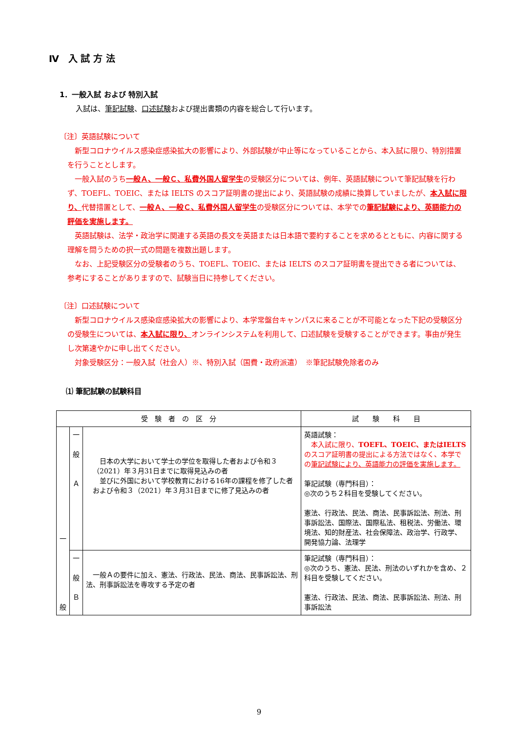Ⅳ　入 試 方 法
1．一般入試 および 特別入試
入試は、筆記試験、口述試験および提出書類の内容を総合して行います。
〔注〕英語試験について
　新型コロナウイルス感染症感染拡大の影響により、外部試験が中止等になっていることから、本入試に限り、特別措置を行うこととします。
　一般入試のうち一般Ａ、一般Ｃ、私費外国人留学生の受験区分については、例年、英語試験について筆記試験を行わず、TOEFL、TOEIC、または IELTS のスコア証明書の提出により、英語試験の成績に換算していましたが、本入試に限り、代替措置として、一般Ａ、一般Ｃ、私費外国人留学生の受験区分については、本学での筆記試験により、英語能力の評価を実施します。
　英語試験は、法学・政治学に関連する英語の長文を英語または日本語で要約することを求めるとともに、内容に関する理解を問うための択一式の問題を複数出題します。
　なお、上記受験区分の受験者のうち、TOEFL、TOEIC、または IELTS のスコア証明書を提出できる者については、参考にすることがありますので、試験当日に持参してください。
〔注〕口述試験について
　新型コロナウイルス感染症感染拡大の影響により、本学常盤台キャンパスに来ることが不可能となった下記の受験区分の受験生については、本入試に限り、オンラインシステムを利用して、口述試験を受験することができます。事由が発生し次第速やかに申し出てください。
　対象受験区分：一般入試（社会人）※、特別入試（国費・政府派遣）　※筆記試験免除者のみ
⑴ 筆記試験の試験科目
| 受 験 者 の 区 分 | | | 試 験 科 目 |
| --- | --- | --- | --- |
| 一 般 | 一 般 Ａ | 日本の大学において学士の学位を取得した者および令和３（2021）年３月31日までに取得見込みの者 並びに外国において学校教育における16年の課程を修了した者および令和３（2021）年３月31日までに修了見込みの者 | 英語試験： 本入試に限り、 TOEFL、TOEIC、またはIELTS のスコア証明書の提出による方法ではなく、本学での 筆記試験により、英語能力の評価を実施します。 筆記試験（専門科目）： ◎次のうち２科目を受験してください。 憲法、行政法、民法、商法、民事訴訟法、刑法、刑事訴訟法、国際法、国際私法、租税法、労働法、環境法、知的財産法、社会保障法、政治学、行政学、開発協力論、法理学 |
| | 一 般 Ｂ | 一般Ａの要件に加え、憲法、行政法、民法、商法、民事訴訟法、刑法、刑事訴訟法を専攻する予定の者 | 筆記試験（専門科目）： ◎次のうち、憲法、民法、刑法のいずれかを含め、２科目を受験してください。 憲法、行政法、民法、商法、民事訴訟法、刑法、刑事訴訟法 |
9